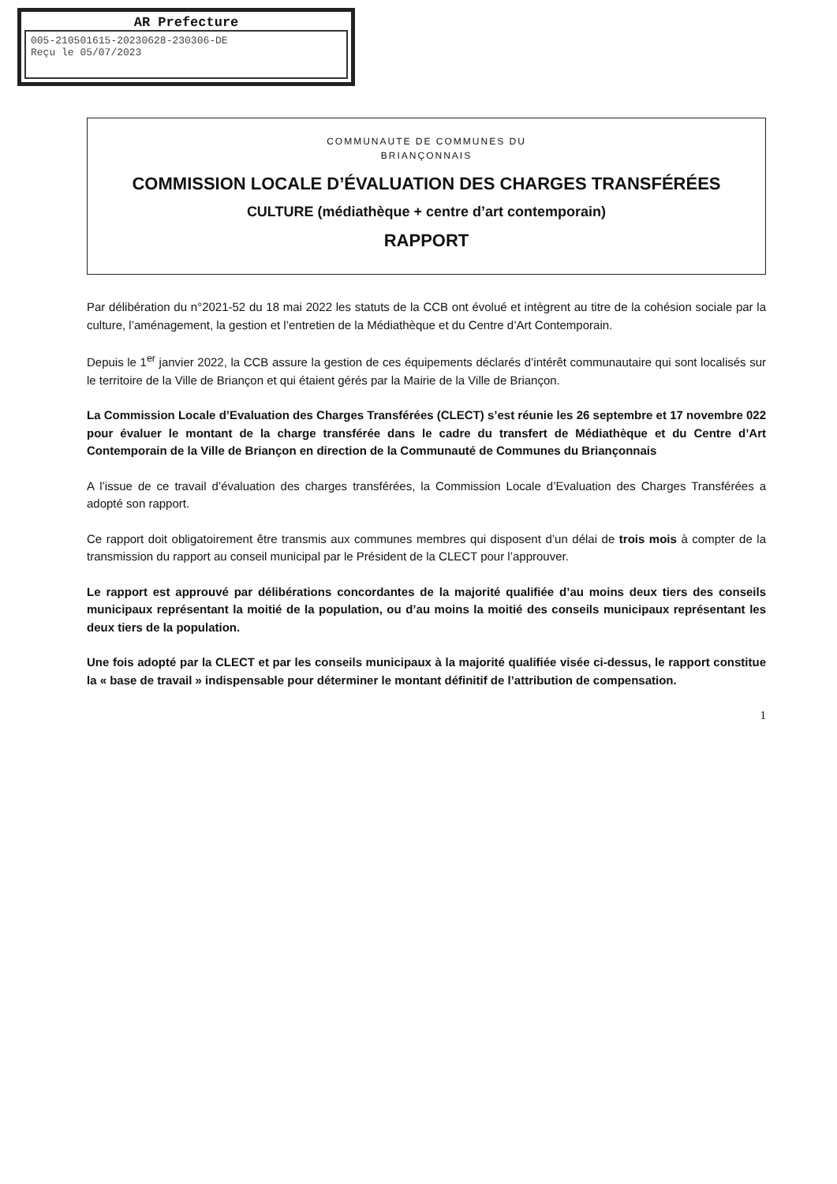AR Prefecture
005-210501615-20230628-230306-DE
Reçu le 05/07/2023
COMMUNAUTE DE COMMUNES DU
BRIANÇONNAIS
COMMISSION LOCALE D’ÉVALUATION DES CHARGES TRANSFÉRÉES
CULTURE (médiathèque + centre d’art contemporain)
RAPPORT
Par délibération du n°2021-52 du 18 mai 2022 les statuts de la CCB ont évolué et intègrent au titre de la cohésion sociale par la culture, l’aménagement, la gestion et l’entretien de la Médiathèque et du Centre d’Art Contemporain.
Depuis le 1<sup>er</sup> janvier 2022, la CCB assure la gestion de ces équipements déclarés d’intérêt communautaire qui sont localisés sur le territoire de la Ville de Briançon et qui étaient gérés par la Mairie de la Ville de Briançon.
La Commission Locale d’Evaluation des Charges Transférées (CLECT) s’est réunie les 26 septembre et 17 novembre 022 pour évaluer le montant de la charge transférée dans le cadre du transfert de Médiathèque et du Centre d’Art Contemporain de la Ville de Briançon en direction de la Communauté de Communes du Briançonnais
A l’issue de ce travail d’évaluation des charges transférées, la Commission Locale d’Evaluation des Charges Transférées a adopté son rapport.
Ce rapport doit obligatoirement être transmis aux communes membres qui disposent d’un délai de trois mois à compter de la transmission du rapport au conseil municipal par le Président de la CLECT pour l’approuver.
Le rapport est approuvé par délibérations concordantes de la majorité qualifiée d’au moins deux tiers des conseils municipaux représentant la moitié de la population, ou d’au moins la moitié des conseils municipaux représentant les deux tiers de la population.
Une fois adopté par la CLECT et par les conseils municipaux à la majorité qualifiée visée ci-dessus, le rapport constitue la « base de travail » indispensable pour déterminer le montant définitif de l’attribution de compensation.
1